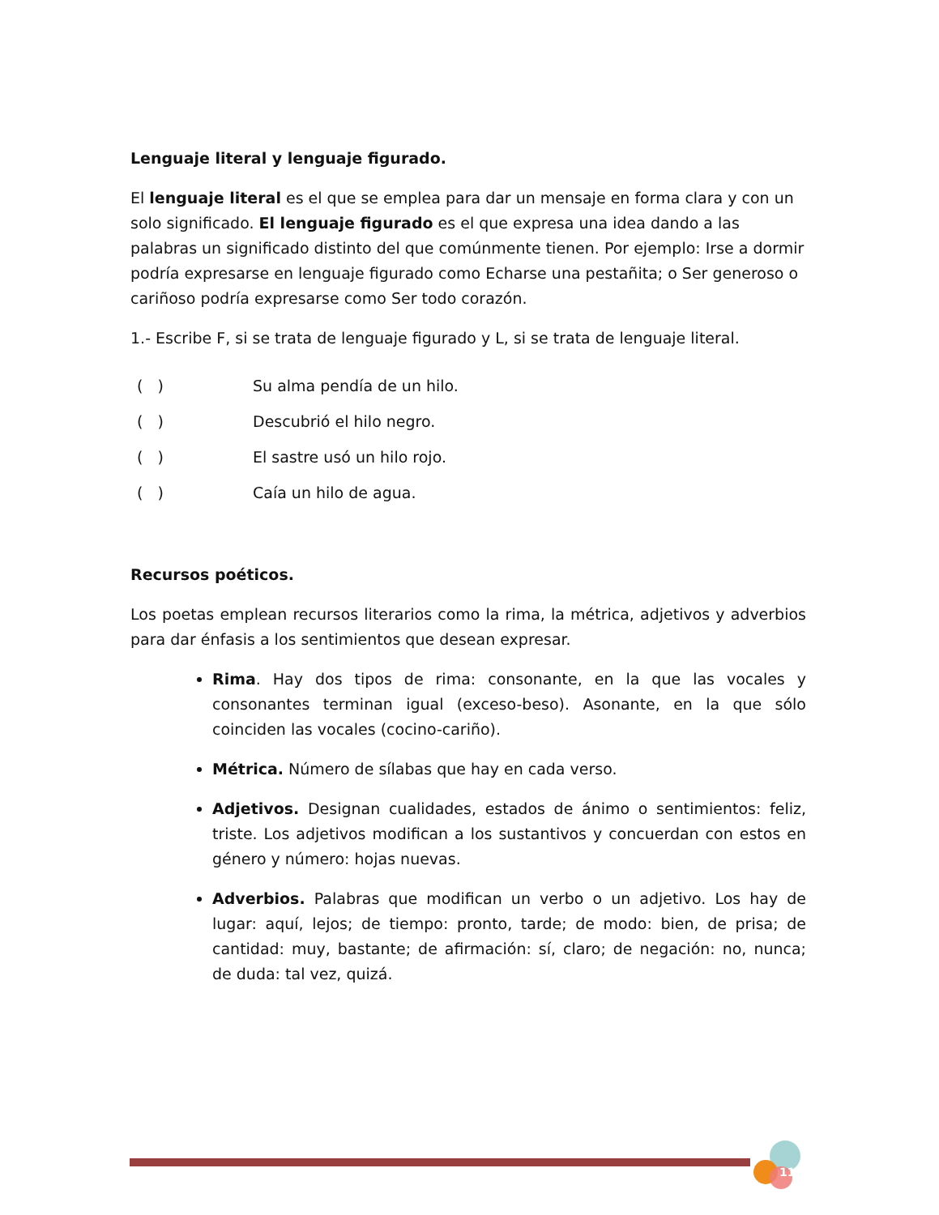Lenguaje literal y lenguaje figurado.
El lenguaje literal es el que se emplea para dar un mensaje en forma clara y con un solo significado. El lenguaje figurado es el que expresa una idea dando a las palabras un significado distinto del que comúnmente tienen. Por ejemplo: Irse a dormir podría expresarse en lenguaje figurado como Echarse una pestañita; o Ser generoso o cariñoso podría expresarse como Ser todo corazón.
1.- Escribe F, si se trata de lenguaje figurado y L, si se trata de lenguaje literal.
( ) Su alma pendía de un hilo.
( ) Descubrió el hilo negro.
( ) El sastre usó un hilo rojo.
( ) Caía un hilo de agua.
Recursos poéticos.
Los poetas emplean recursos literarios como la rima, la métrica, adjetivos y adverbios para dar énfasis a los sentimientos que desean expresar.
Rima. Hay dos tipos de rima: consonante, en la que las vocales y consonantes terminan igual (exceso-beso). Asonante, en la que sólo coinciden las vocales (cocino-cariño).
Métrica. Número de sílabas que hay en cada verso.
Adjetivos. Designan cualidades, estados de ánimo o sentimientos: feliz, triste. Los adjetivos modifican a los sustantivos y concuerdan con estos en género y número: hojas nuevas.
Adverbios. Palabras que modifican un verbo o un adjetivo. Los hay de lugar: aquí, lejos; de tiempo: pronto, tarde; de modo: bien, de prisa; de cantidad: muy, bastante; de afirmación: sí, claro; de negación: no, nunca; de duda: tal vez, quizá.
11